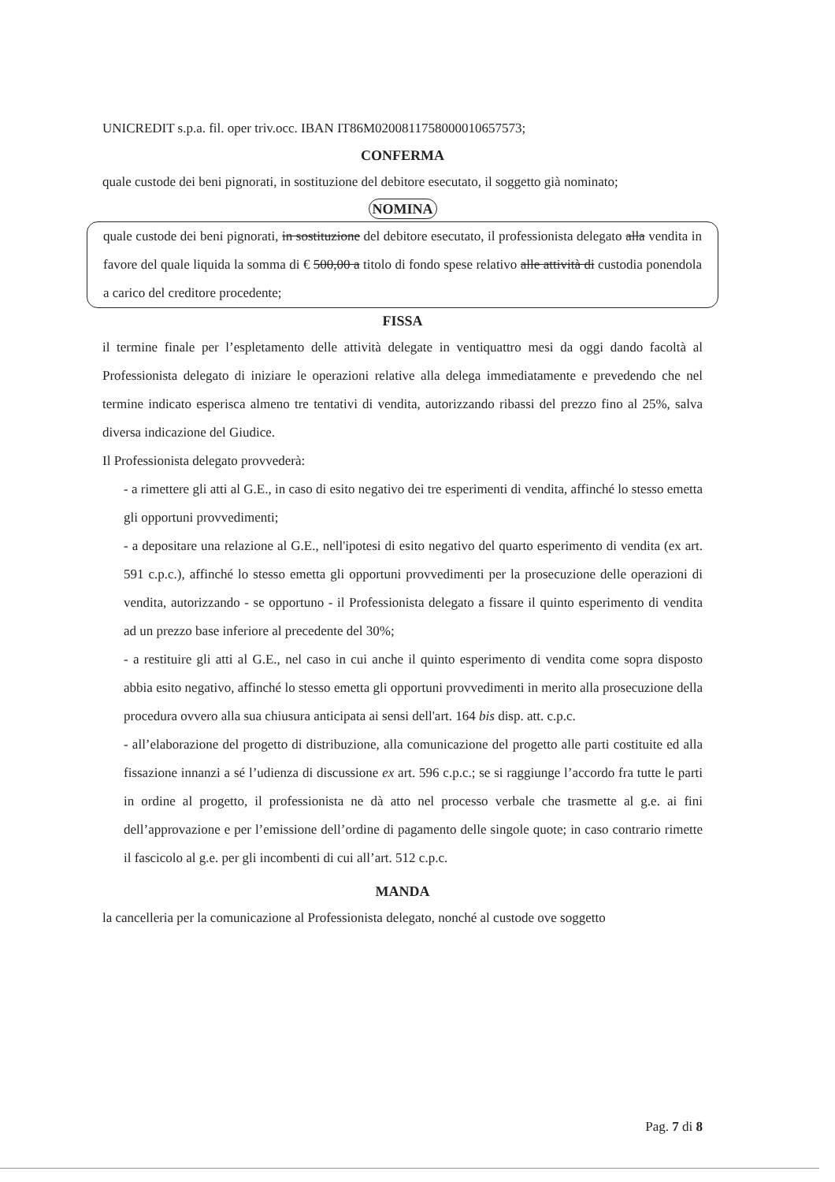UNICREDIT s.p.a. fil. oper triv.occ. IBAN IT86M0200811758000010657573;
CONFERMA
quale custode dei beni pignorati, in sostituzione del debitore esecutato, il soggetto già nominato;
NOMINA
quale custode dei beni pignorati, in sostituzione del debitore esecutato, il professionista delegato alla vendita in favore del quale liquida la somma di € 500,00 a titolo di fondo spese relativo alle attività di custodia ponendola a carico del creditore procedente;
FISSA
il termine finale per l’espletamento delle attività delegate in ventiquattro mesi da oggi dando facoltà al Professionista delegato di iniziare le operazioni relative alla delega immediatamente e prevedendo che nel termine indicato esperisca almeno tre tentativi di vendita, autorizzando ribassi del prezzo fino al 25%, salva diversa indicazione del Giudice.
Il Professionista delegato provvederà:
- a rimettere gli atti al G.E., in caso di esito negativo dei tre esperimenti di vendita, affinché lo stesso emetta gli opportuni provvedimenti;
- a depositare una relazione al G.E., nell'ipotesi di esito negativo del quarto esperimento di vendita (ex art. 591 c.p.c.), affinché lo stesso emetta gli opportuni provvedimenti per la prosecuzione delle operazioni di vendita, autorizzando - se opportuno - il Professionista delegato a fissare il quinto esperimento di vendita ad un prezzo base inferiore al precedente del 30%;
- a restituire gli atti al G.E., nel caso in cui anche il quinto esperimento di vendita come sopra disposto abbia esito negativo, affinché lo stesso emetta gli opportuni provvedimenti in merito alla prosecuzione della procedura ovvero alla sua chiusura anticipata ai sensi dell'art. 164 bis disp. att. c.p.c.
- all’elaborazione del progetto di distribuzione, alla comunicazione del progetto alle parti costituite ed alla fissazione innanzi a sé l’udienza di discussione ex art. 596 c.p.c.; se si raggiunge l’accordo fra tutte le parti in ordine al progetto, il professionista ne dà atto nel processo verbale che trasmette al g.e. ai fini dell’approvazione e per l’emissione dell’ordine di pagamento delle singole quote; in caso contrario rimette il fascicolo al g.e. per gli incombenti di cui all’art. 512 c.p.c.
MANDA
la cancelleria per la comunicazione al Professionista delegato, nonché al custode ove soggetto
Pag. 7 di 8